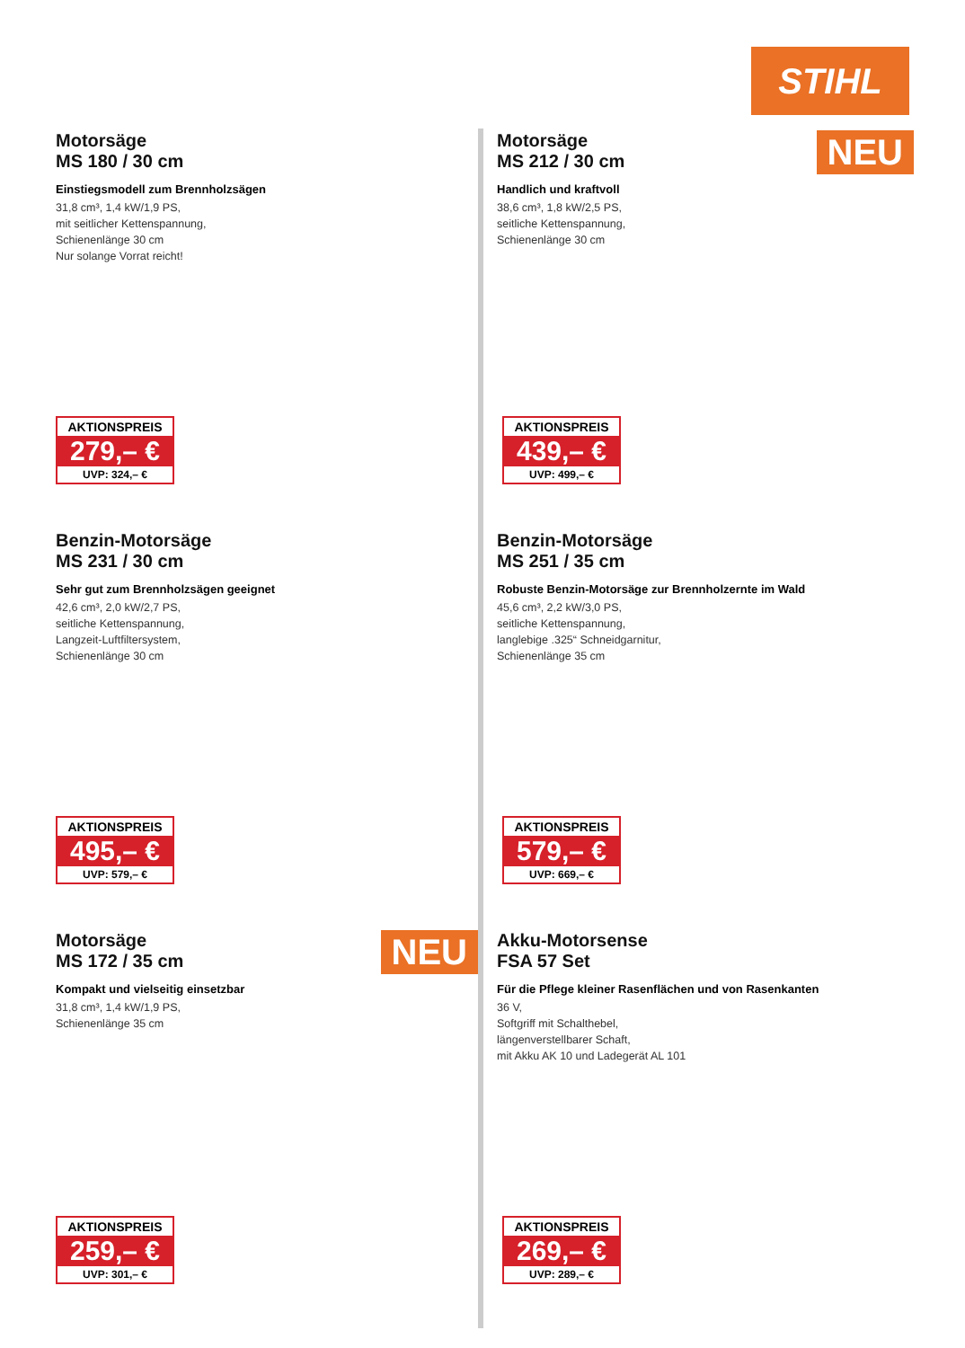STIHL
Motorsäge
MS 180 / 30 cm
Einstiegsmodell zum Brennholzsägen
31,8 cm³, 1,4 kW/1,9 PS,
mit seitlicher Kettenspannung,
Schienenlänge 30 cm
Nur solange Vorrat reicht!
AKTIONSPREIS
279,– €
UVP: 324,– €
NEU
Motorsäge
MS 212 / 30 cm
Handlich und kraftvoll
38,6 cm³, 1,8 kW/2,5 PS,
seitliche Kettenspannung,
Schienenlänge 30 cm
AKTIONSPREIS
439,– €
UVP: 499,– €
Benzin-Motorsäge
MS 231 / 30 cm
Sehr gut zum Brennholzsägen geeignet
42,6 cm³, 2,0 kW/2,7 PS,
seitliche Kettenspannung,
Langzeit-Luftfiltersystem,
Schienenlänge 30 cm
AKTIONSPREIS
495,– €
UVP: 579,– €
Benzin-Motorsäge
MS 251 / 35 cm
Robuste Benzin-Motorsäge zur Brennholzernte im Wald
45,6 cm³, 2,2 kW/3,0 PS,
seitliche Kettenspannung,
langlebige .325“ Schneidgarnitur,
Schienenlänge 35 cm
AKTIONSPREIS
579,– €
UVP: 669,– €
NEU
Motorsäge
MS 172 / 35 cm
Kompakt und vielseitig einsetzbar
31,8 cm³, 1,4 kW/1,9 PS,
Schienenlänge 35 cm
AKTIONSPREIS
259,– €
UVP: 301,– €
Akku-Motorsense
FSA 57 Set
Für die Pflege kleiner Rasenflächen und von Rasenkanten
36 V,
Softgriff mit Schalthebel,
längenverstellbarer Schaft,
mit Akku AK 10 und Ladegerät AL 101
AKTIONSPREIS
269,– €
UVP: 289,– €